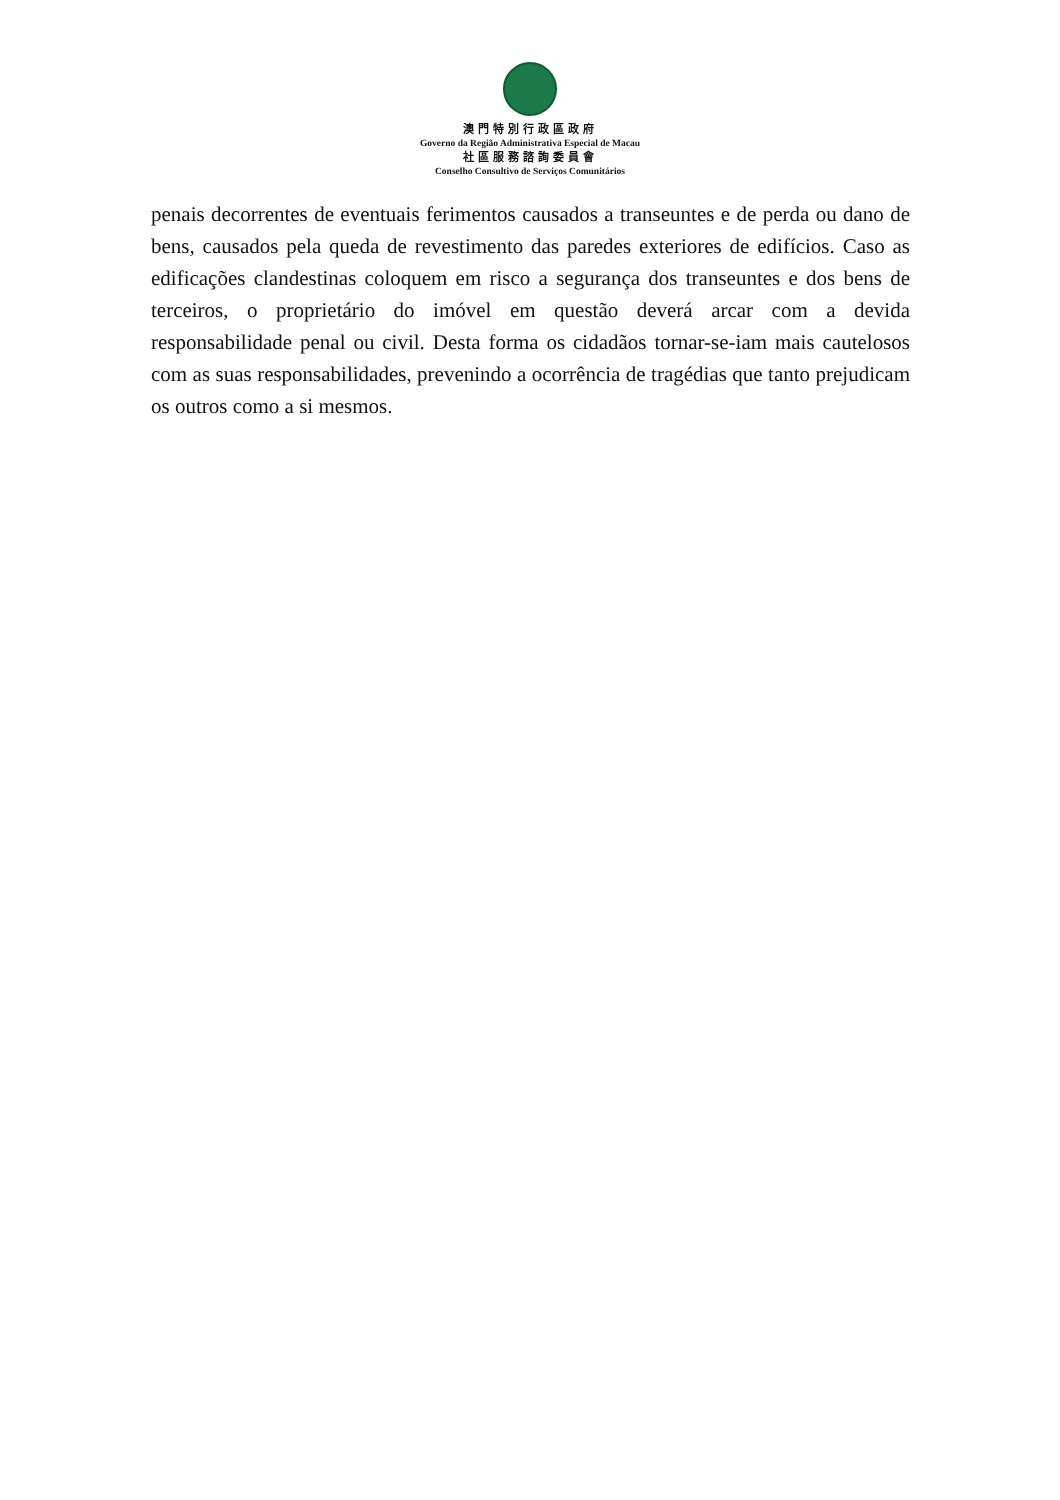澳門特別行政區政府
Governo da Região Administrativa Especial de Macau
社區服務諮詢委員會
Conselho Consultivo de Serviços Comunitários
penais decorrentes de eventuais ferimentos causados a transeuntes e de perda ou dano de bens, causados pela queda de revestimento das paredes exteriores de edifícios. Caso as edificações clandestinas coloquem em risco a segurança dos transeuntes e dos bens de terceiros, o proprietário do imóvel em questão deverá arcar com a devida responsabilidade penal ou civil. Desta forma os cidadãos tornar-se-iam mais cautelosos com as suas responsabilidades, prevenindo a ocorrência de tragédias que tanto prejudicam os outros como a si mesmos.